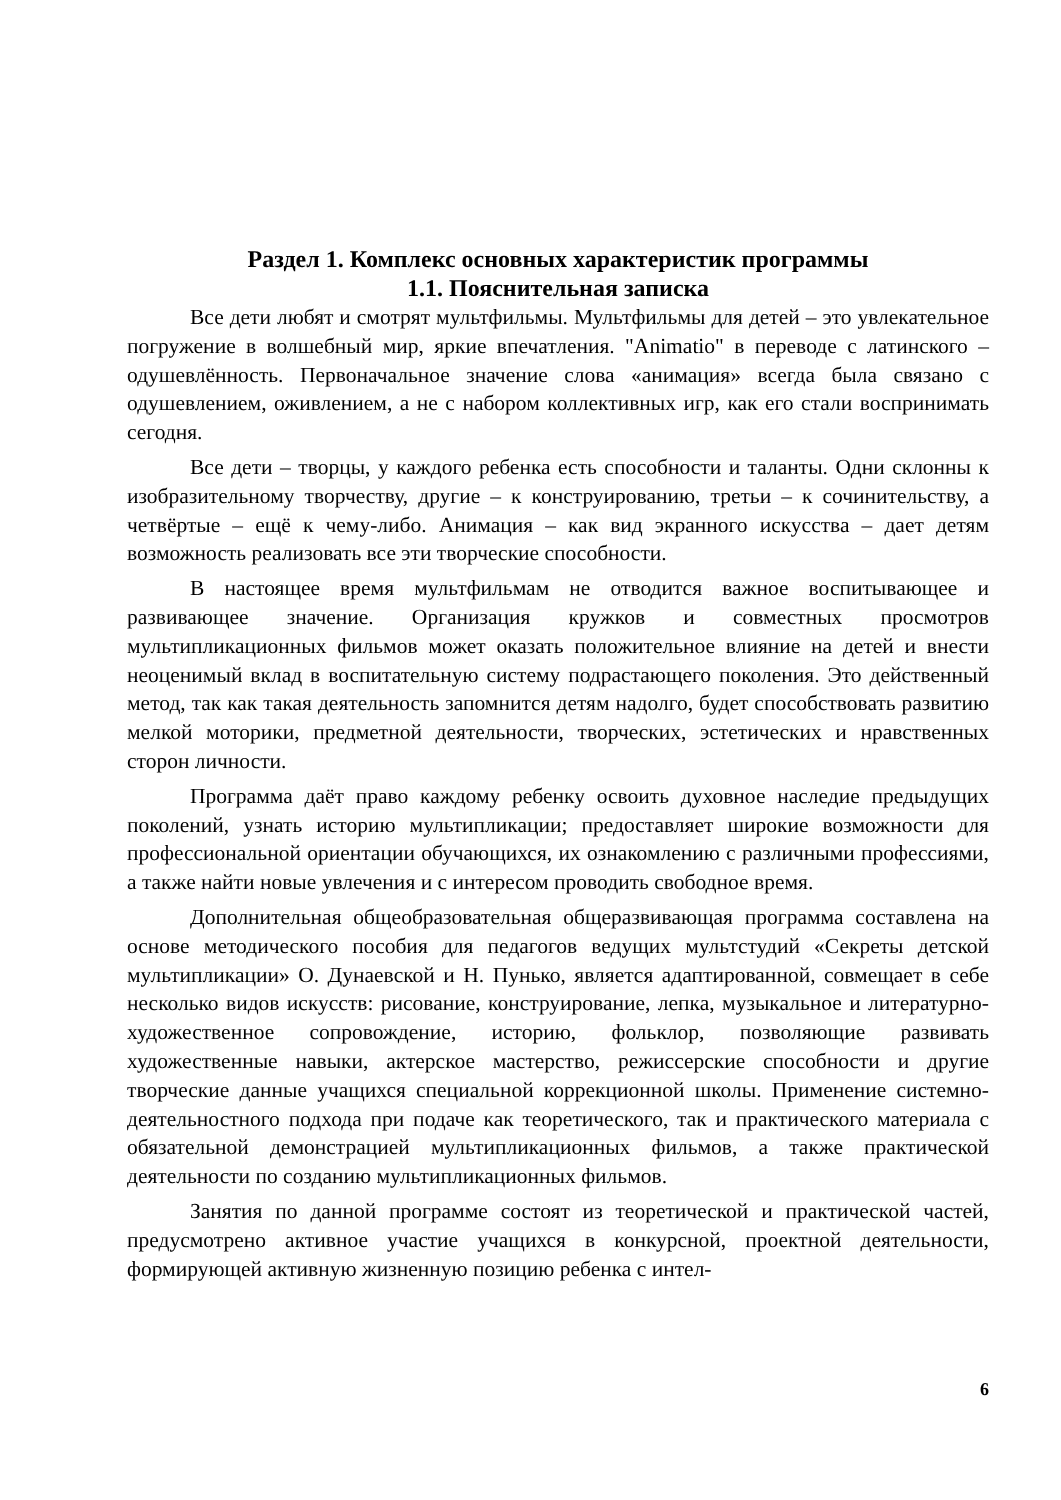Раздел 1. Комплекс основных характеристик программы
1.1. Пояснительная записка
Все дети любят и смотрят мультфильмы. Мультфильмы для детей – это увлекательное погружение в волшебный мир, яркие впечатления. "Animatio" в переводе с латинского – одушевлённость. Первоначальное значение слова «анимация» всегда была связано с одушевлением, оживлением, а не с набором коллективных игр, как его стали воспринимать сегодня.
Все дети – творцы, у каждого ребенка есть способности и таланты. Одни склонны к изобразительному творчеству, другие – к конструированию, третьи – к сочинительству, а четвёртые – ещё к чему-либо. Анимация – как вид экранного искусства – дает детям возможность реализовать все эти творческие способности.
В настоящее время мультфильмам не отводится важное воспитывающее и развивающее значение. Организация кружков и совместных просмотров мультипликационных фильмов может оказать положительное влияние на детей и внести неоценимый вклад в воспитательную систему подрастающего поколения. Это действенный метод, так как такая деятельность запомнится детям надолго, будет способствовать развитию мелкой моторики, предметной деятельности, творческих, эстетических и нравственных сторон личности.
Программа даёт право каждому ребенку освоить духовное наследие предыдущих поколений, узнать историю мультипликации; предоставляет широкие возможности для профессиональной ориентации обучающихся, их ознакомлению с различными профессиями, а также найти новые увлечения и с интересом проводить свободное время.
Дополнительная общеобразовательная общеразвивающая программа составлена на основе методического пособия для педагогов ведущих мультстудий «Секреты детской мультипликации» О. Дунаевской и Н. Пунько, является адаптированной, совмещает в себе несколько видов искусств: рисование, конструирование, лепка, музыкальное и литературно-художественное сопровождение, историю, фольклор, позволяющие развивать художественные навыки, актерское мастерство, режиссерские способности и другие творческие данные учащихся специальной коррекционной школы. Применение системно-деятельностного подхода при подаче как теоретического, так и практического материала с обязательной демонстрацией мультипликационных фильмов, а также практической деятельности по созданию мультипликационных фильмов.
Занятия по данной программе состоят из теоретической и практической частей, предусмотрено активное участие учащихся в конкурсной, проектной деятельности, формирующей активную жизненную позицию ребенка с интел-
6